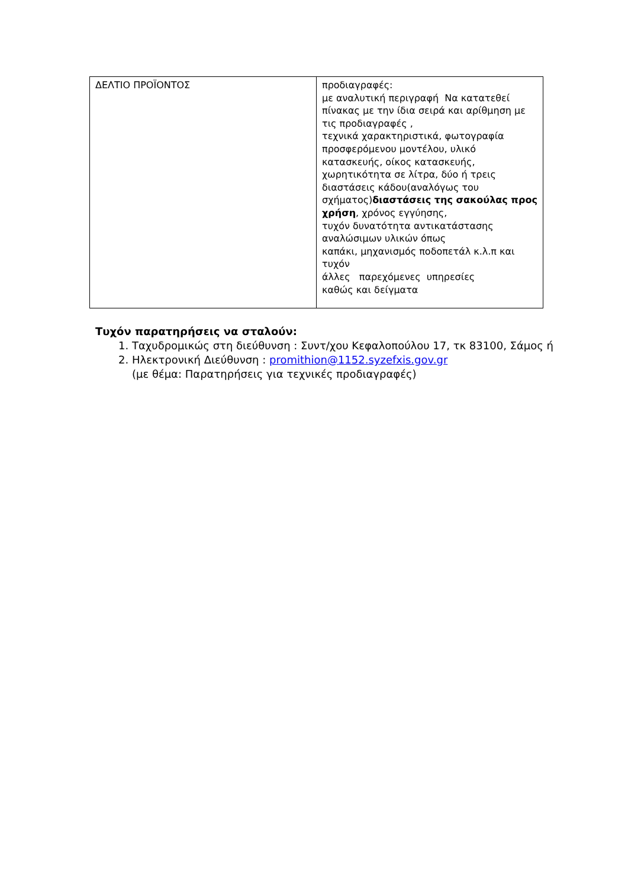| ΔΕΛΤΙΟ ΠΡΟΪΟΝΤΟΣ | προδιαγραφές: με αναλυτική περιγραφή Να κατατεθεί πίνακας με την ίδια σειρά και αρίθμηση με τις προδιαγραφές , τεχνικά χαρακτηριστικά, φωτογραφία προσφερόμενου μοντέλου, υλικό κατασκευής, οίκος κατασκευής, χωρητικότητα σε λίτρα, δύο ή τρεις διαστάσεις κάδου(αναλόγως του σχήματος) διαστάσεις της σακούλας προς χρήση , χρόνος εγγύησης, τυχόν δυνατότητα αντικατάστασης αναλώσιμων υλικών όπως καπάκι, μηχανισμός ποδοπετάλ κ.λ.π και τυχόν άλλες παρεχόμενες υπηρεσίες καθώς και δείγματα |
Τυχόν παρατηρήσεις να σταλούν:
1. Ταχυδρομικώς στη διεύθυνση : Συντ/χου Κεφαλοπούλου 17, τκ 83100, Σάμος ή
2. Ηλεκτρονική Διεύθυνση : promithion@1152.syzefxis.gov.gr
(με θέμα: Παρατηρήσεις για τεχνικές προδιαγραφές)